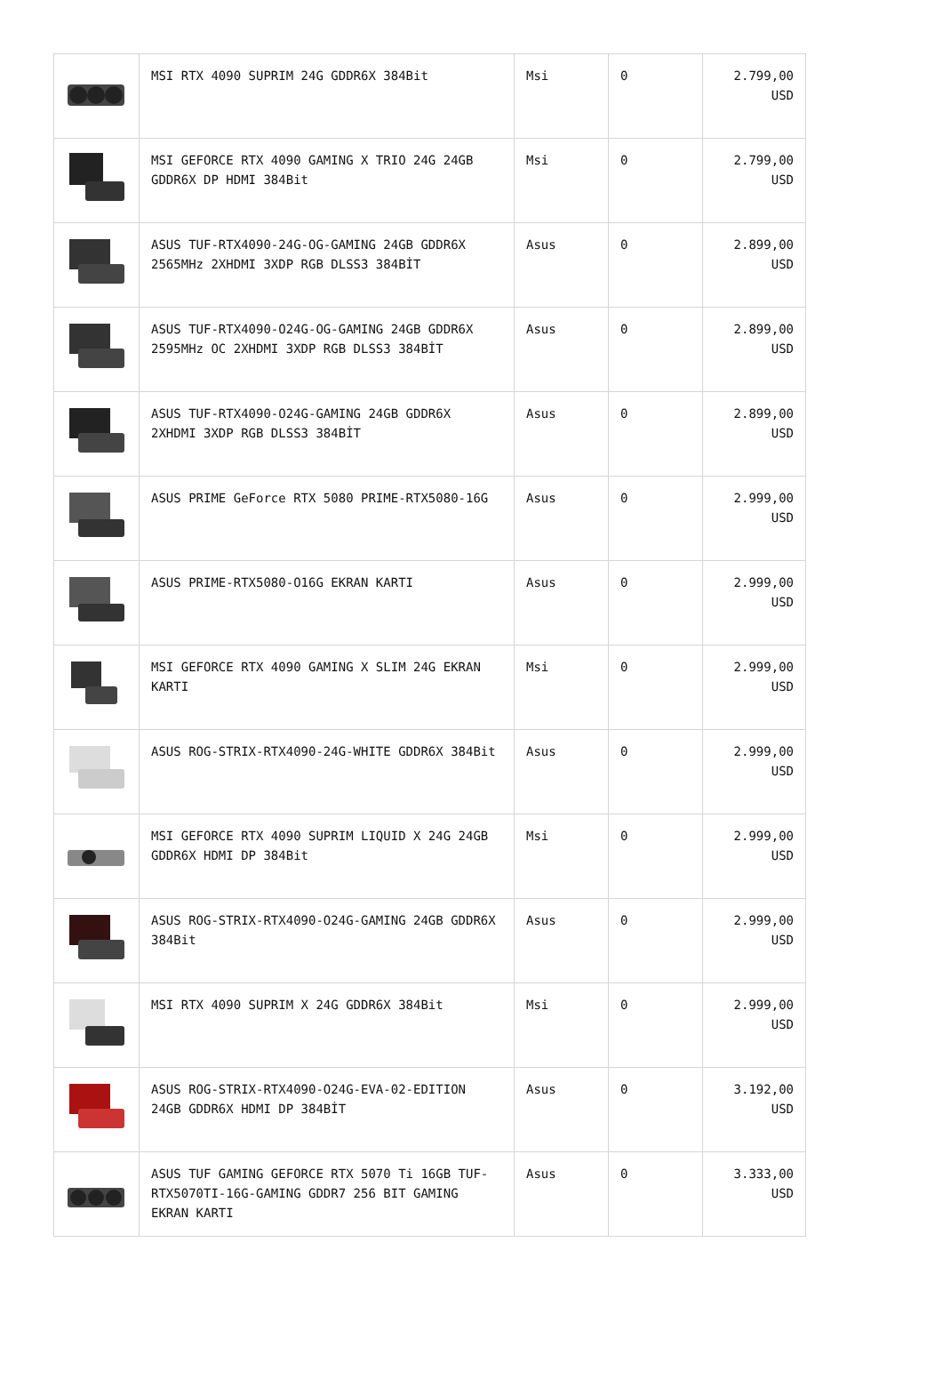| | MSI RTX 4090 SUPRIM 24G GDDR6X 384Bit | Msi | 0 | 2.799,00 USD |
| | MSI GEFORCE RTX 4090 GAMING X TRIO 24G 24GB GDDR6X DP HDMI 384Bit | Msi | 0 | 2.799,00 USD |
| | ASUS TUF-RTX4090-24G-OG-GAMING 24GB GDDR6X 2565MHz 2XHDMI 3XDP RGB DLSS3 384BİT | Asus | 0 | 2.899,00 USD |
| | ASUS TUF-RTX4090-O24G-OG-GAMING 24GB GDDR6X 2595MHz OC 2XHDMI 3XDP RGB DLSS3 384BİT | Asus | 0 | 2.899,00 USD |
| | ASUS TUF-RTX4090-O24G-GAMING 24GB GDDR6X 2XHDMI 3XDP RGB DLSS3 384BİT | Asus | 0 | 2.899,00 USD |
| | ASUS PRIME GeForce RTX 5080 PRIME-RTX5080-16G | Asus | 0 | 2.999,00 USD |
| | ASUS PRIME-RTX5080-O16G EKRAN KARTI | Asus | 0 | 2.999,00 USD |
| | MSI GEFORCE RTX 4090 GAMING X SLIM 24G EKRAN KARTI | Msi | 0 | 2.999,00 USD |
| | ASUS ROG-STRIX-RTX4090-24G-WHITE GDDR6X 384Bit | Asus | 0 | 2.999,00 USD |
| | MSI GEFORCE RTX 4090 SUPRIM LIQUID X 24G 24GB GDDR6X HDMI DP 384Bit | Msi | 0 | 2.999,00 USD |
| | ASUS ROG-STRIX-RTX4090-O24G-GAMING 24GB GDDR6X 384Bit | Asus | 0 | 2.999,00 USD |
| | MSI RTX 4090 SUPRIM X 24G GDDR6X 384Bit | Msi | 0 | 2.999,00 USD |
| | ASUS ROG-STRIX-RTX4090-O24G-EVA-02-EDITION 24GB GDDR6X HDMI DP 384BİT | Asus | 0 | 3.192,00 USD |
| | ASUS TUF GAMING GEFORCE RTX 5070 Ti 16GB TUF-RTX5070TI-16G-GAMING GDDR7 256 BIT GAMING EKRAN KARTI | Asus | 0 | 3.333,00 USD |